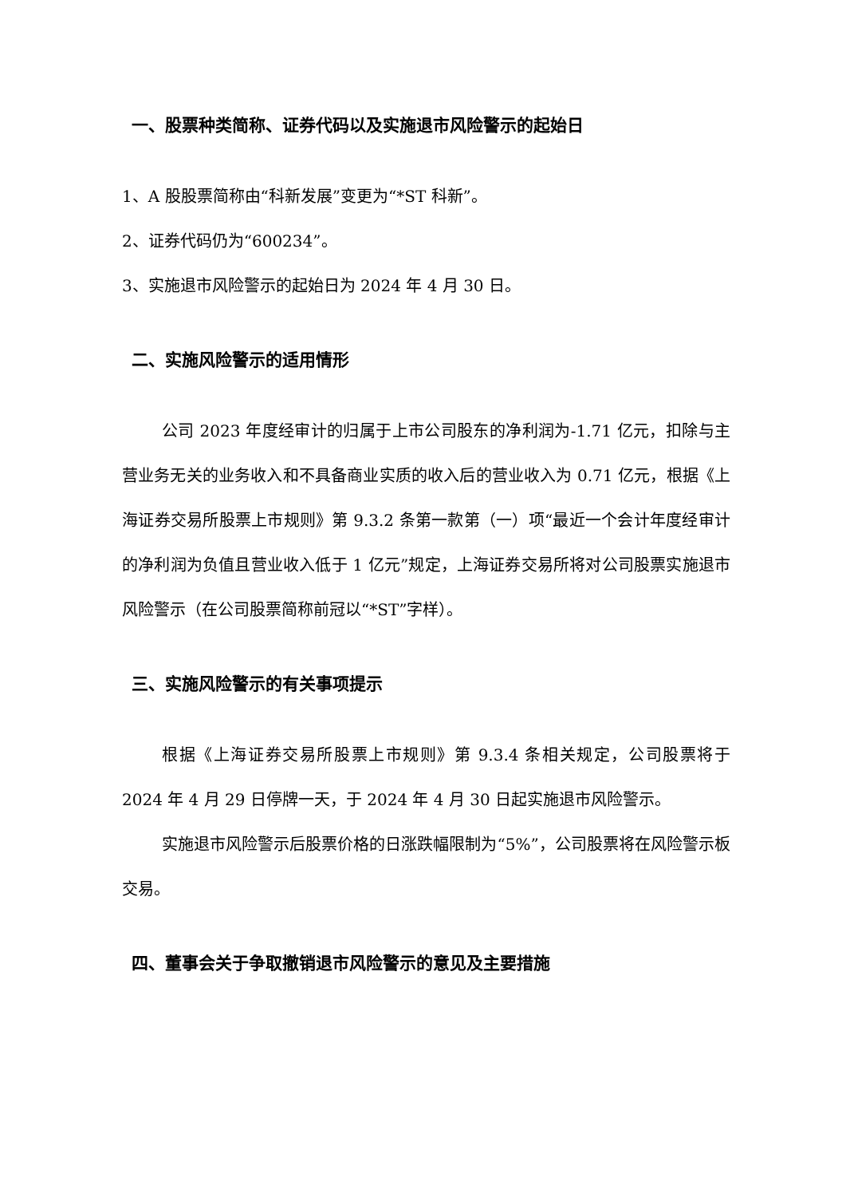一、股票种类简称、证券代码以及实施退市风险警示的起始日
1、A 股股票简称由“科新发展”变更为“*ST 科新”。
2、证券代码仍为“600234”。
3、实施退市风险警示的起始日为 2024 年 4 月 30 日。
二、实施风险警示的适用情形
公司 2023 年度经审计的归属于上市公司股东的净利润为-1.71 亿元，扣除与主营业务无关的业务收入和不具备商业实质的收入后的营业收入为 0.71 亿元，根据《上海证券交易所股票上市规则》第 9.3.2 条第一款第（一）项“最近一个会计年度经审计的净利润为负值且营业收入低于 1 亿元”规定，上海证券交易所将对公司股票实施退市风险警示（在公司股票简称前冠以“*ST”字样）。
三、实施风险警示的有关事项提示
根据《上海证券交易所股票上市规则》第 9.3.4 条相关规定，公司股票将于 2024 年 4 月 29 日停牌一天，于 2024 年 4 月 30 日起实施退市风险警示。
实施退市风险警示后股票价格的日涨跌幅限制为“5%”，公司股票将在风险警示板交易。
四、董事会关于争取撤销退市风险警示的意见及主要措施